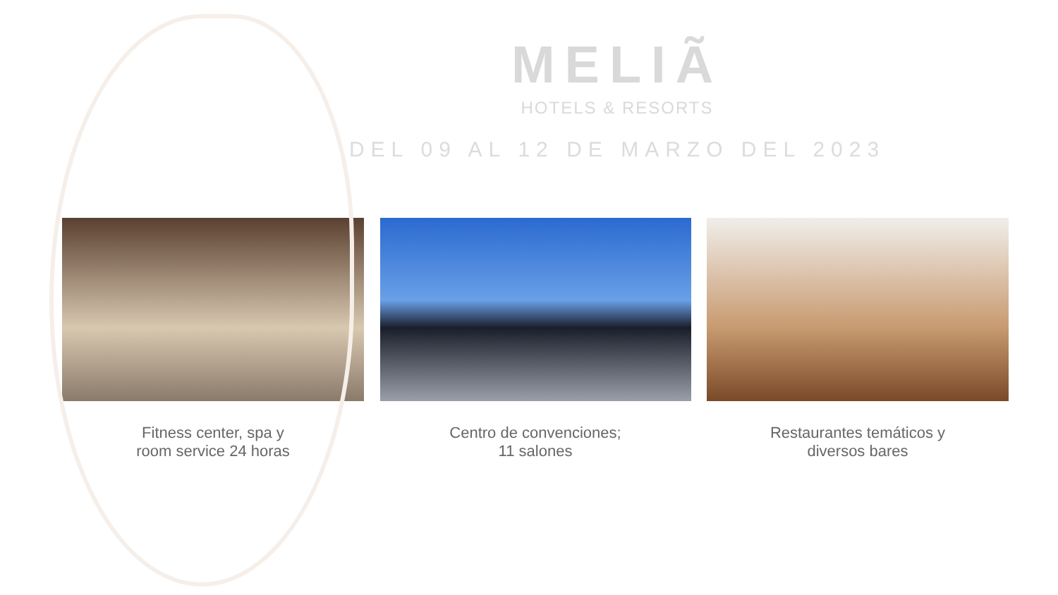MELIÃ
HOTELS & RESORTS
DEL 09 AL 12 DE MARZO DEL 2023
Fitness center, spa y
room service 24 horas
Centro de convenciones;
11 salones
Restaurantes temáticos y
diversos bares